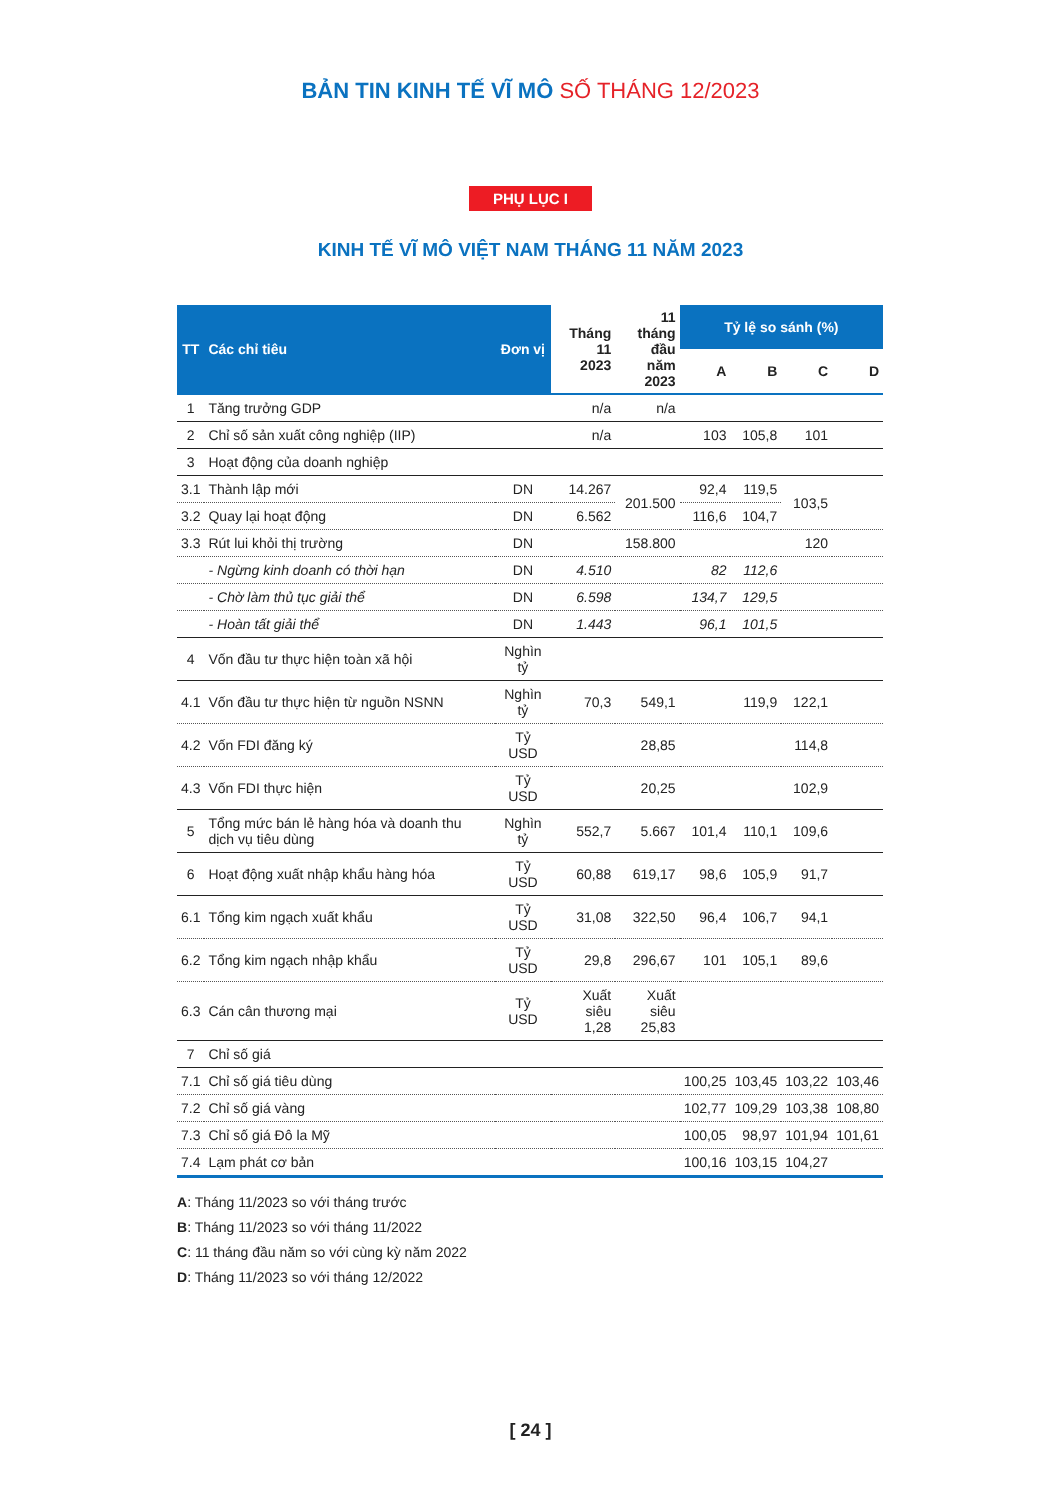BẢN TIN KINH TẾ VĨ MÔ SỐ THÁNG 12/2023
PHỤ LỤC I
KINH TẾ VĨ MÔ VIỆT NAM THÁNG 11 NĂM 2023
| TT | Các chỉ tiêu | Đơn vị | Tháng 11 2023 | 11 tháng đầu năm 2023 | Tỷ lệ so sánh (%) | | | |
| --- | --- | --- | --- | --- | --- | --- | --- | --- |
| | | | | | A | B | C | D |
| 1 | Tăng trưởng GDP | | n/a | n/a | | | | |
| 2 | Chỉ số sản xuất công nghiệp (IIP) | | n/a | | 103 | 105,8 | 101 | |
| 3 | Hoạt động của doanh nghiệp | | | | | | | |
| 3.1 | Thành lập mới | DN | 14.267 | 201.500 | 92,4 | 119,5 | 103,5 | |
| 3.2 | Quay lại hoạt động | DN | 6.562 | | 116,6 | 104,7 | | |
| 3.3 | Rút lui khỏi thị trường | DN | | 158.800 | | | 120 | |
| | - Ngừng kinh doanh có thời hạn | DN | 4.510 | | 82 | 112,6 | | |
| | - Chờ làm thủ tục giải thể | DN | 6.598 | | 134,7 | 129,5 | | |
| | - Hoàn tất giải thể | DN | 1.443 | | 96,1 | 101,5 | | |
| 4 | Vốn đầu tư thực hiện toàn xã hội | Nghìn tỷ | | | | | | |
| 4.1 | Vốn đầu tư thực hiện từ nguồn NSNN | Nghìn tỷ | 70,3 | 549,1 | | 119,9 | 122,1 | |
| 4.2 | Vốn FDI đăng ký | Tỷ USD | | 28,85 | | | 114,8 | |
| 4.3 | Vốn FDI thực hiện | Tỷ USD | | 20,25 | | | 102,9 | |
| 5 | Tổng mức bán lẻ hàng hóa và doanh thu dịch vụ tiêu dùng | Nghìn tỷ | 552,7 | 5.667 | 101,4 | 110,1 | 109,6 | |
| 6 | Hoạt động xuất nhập khẩu hàng hóa | Tỷ USD | 60,88 | 619,17 | 98,6 | 105,9 | 91,7 | |
| 6.1 | Tổng kim ngạch xuất khẩu | Tỷ USD | 31,08 | 322,50 | 96,4 | 106,7 | 94,1 | |
| 6.2 | Tổng kim ngạch nhập khẩu | Tỷ USD | 29,8 | 296,67 | 101 | 105,1 | 89,6 | |
| 6.3 | Cán cân thương mại | Tỷ USD | Xuất siêu 1,28 | Xuất siêu 25,83 | | | | |
| 7 | Chỉ số giá | | | | | | | |
| 7.1 | Chỉ số giá tiêu dùng | | | | 100,25 | 103,45 | 103,22 | 103,46 |
| 7.2 | Chỉ số giá vàng | | | | 102,77 | 109,29 | 103,38 | 108,80 |
| 7.3 | Chỉ số giá Đô la Mỹ | | | | 100,05 | 98,97 | 101,94 | 101,61 |
| 7.4 | Lạm phát cơ bản | | | | 100,16 | 103,15 | 104,27 | |
A: Tháng 11/2023 so với tháng trước
B: Tháng 11/2023 so với tháng 11/2022
C: 11 tháng đầu năm so với cùng kỳ năm 2022
D: Tháng 11/2023 so với tháng 12/2022
[ 24 ]